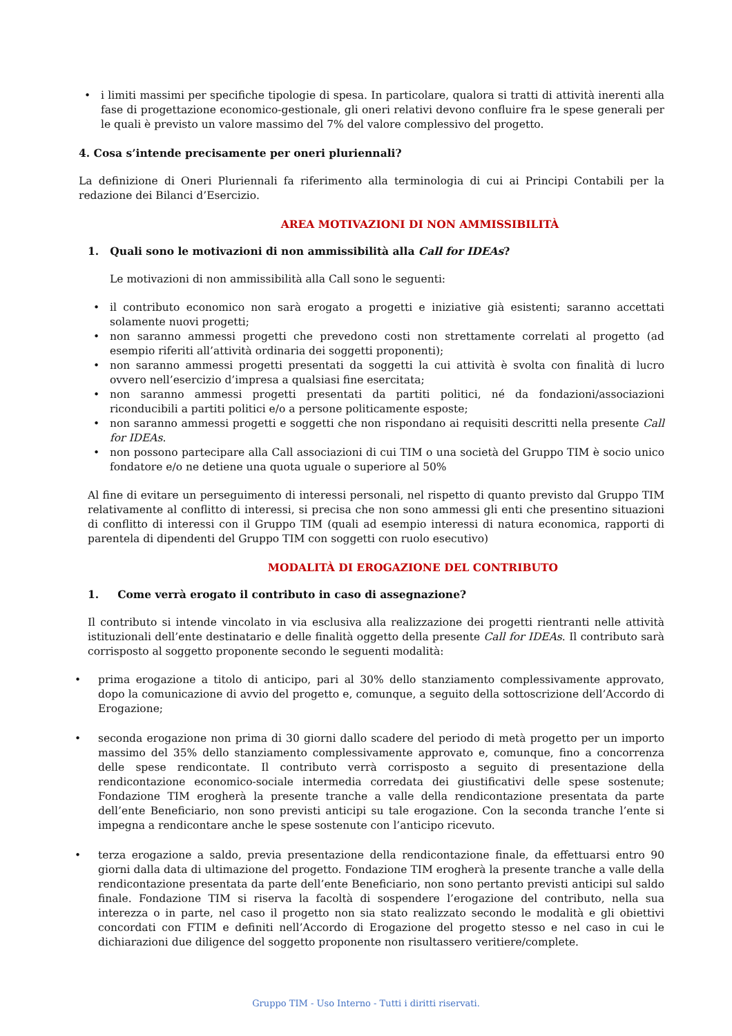• i limiti massimi per specifiche tipologie di spesa. In particolare, qualora si tratti di attività inerenti alla fase di progettazione economico-gestionale, gli oneri relativi devono confluire fra le spese generali per le quali è previsto un valore massimo del 7% del valore complessivo del progetto.
4. Cosa s’intende precisamente per oneri pluriennali?
La definizione di Oneri Pluriennali fa riferimento alla terminologia di cui ai Principi Contabili per la redazione dei Bilanci d’Esercizio.
AREA MOTIVAZIONI DI NON AMMISSIBILITÀ
1. Quali sono le motivazioni di non ammissibilità alla Call for IDEAs?
Le motivazioni di non ammissibilità alla Call sono le seguenti:
• il contributo economico non sarà erogato a progetti e iniziative già esistenti; saranno accettati solamente nuovi progetti;
• non saranno ammessi progetti che prevedono costi non strettamente correlati al progetto (ad esempio riferiti all’attività ordinaria dei soggetti proponenti);
• non saranno ammessi progetti presentati da soggetti la cui attività è svolta con finalità di lucro ovvero nell’esercizio d’impresa a qualsiasi fine esercitata;
• non saranno ammessi progetti presentati da partiti politici, né da fondazioni/associazioni riconducibili a partiti politici e/o a persone politicamente esposte;
• non saranno ammessi progetti e soggetti che non rispondano ai requisiti descritti nella presente Call for IDEAs.
• non possono partecipare alla Call associazioni di cui TIM o una società del Gruppo TIM è socio unico fondatore e/o ne detiene una quota uguale o superiore al 50%
Al fine di evitare un perseguimento di interessi personali, nel rispetto di quanto previsto dal Gruppo TIM relativamente al conflitto di interessi, si precisa che non sono ammessi gli enti che presentino situazioni di conflitto di interessi con il Gruppo TIM (quali ad esempio interessi di natura economica, rapporti di parentela di dipendenti del Gruppo TIM con soggetti con ruolo esecutivo)
MODALITÀ DI EROGAZIONE DEL CONTRIBUTO
1. Come verrà erogato il contributo in caso di assegnazione?
Il contributo si intende vincolato in via esclusiva alla realizzazione dei progetti rientranti nelle attività istituzionali dell’ente destinatario e delle finalità oggetto della presente Call for IDEAs. Il contributo sarà corrisposto al soggetto proponente secondo le seguenti modalità:
• prima erogazione a titolo di anticipo, pari al 30% dello stanziamento complessivamente approvato, dopo la comunicazione di avvio del progetto e, comunque, a seguito della sottoscrizione dell’Accordo di Erogazione;
• seconda erogazione non prima di 30 giorni dallo scadere del periodo di metà progetto per un importo massimo del 35% dello stanziamento complessivamente approvato e, comunque, fino a concorrenza delle spese rendicontate. Il contributo verrà corrisposto a seguito di presentazione della rendicontazione economico-sociale intermedia corredata dei giustificativi delle spese sostenute; Fondazione TIM erogherà la presente tranche a valle della rendicontazione presentata da parte dell’ente Beneficiario, non sono previsti anticipi su tale erogazione. Con la seconda tranche l’ente si impegna a rendicontare anche le spese sostenute con l’anticipo ricevuto.
• terza erogazione a saldo, previa presentazione della rendicontazione finale, da effettuarsi entro 90 giorni dalla data di ultimazione del progetto. Fondazione TIM erogherà la presente tranche a valle della rendicontazione presentata da parte dell’ente Beneficiario, non sono pertanto previsti anticipi sul saldo finale. Fondazione TIM si riserva la facoltà di sospendere l’erogazione del contributo, nella sua interezza o in parte, nel caso il progetto non sia stato realizzato secondo le modalità e gli obiettivi concordati con FTIM e definiti nell’Accordo di Erogazione del progetto stesso e nel caso in cui le dichiarazioni due diligence del soggetto proponente non risultassero veritiere/complete.
Gruppo TIM - Uso Interno - Tutti i diritti riservati.